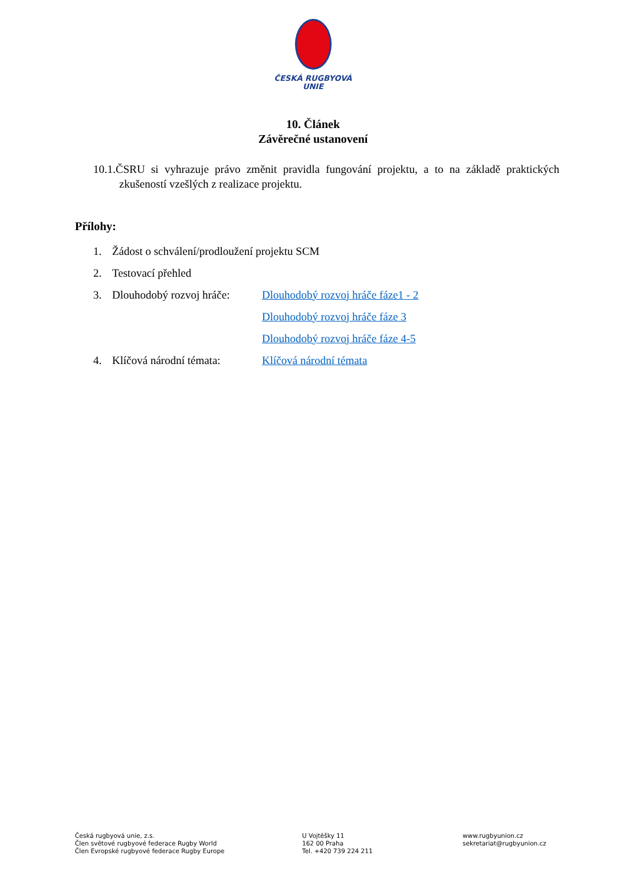ČESKÁ RUGBYOVÁ
UNIE
10. Článek
Závěrečné ustanovení
10.1.ČSRU si vyhrazuje právo změnit pravidla fungování projektu, a to na základě praktických zkušeností vzešlých z realizace projektu.
Přílohy:
1. Žádost o schválení/prodloužení projektu SCM
2. Testovací přehled
3. Dlouhodobý rozvoj hráče: Dlouhodobý rozvoj hráče fáze1 - 2
Dlouhodobý rozvoj hráče fáze 3
Dlouhodobý rozvoj hráče fáze 4-5
4. Klíčová národní témata: Klíčová národní témata
Česká rugbyová unie, z.s.
Člen světové rugbyové federace Rugby World
Člen Evropské rugbyové federace Rugby Europe
U Vojtěšky 11
162 00 Praha
Tel. +420 739 224 211
www.rugbyunion.cz
sekretariat@rugbyunion.cz